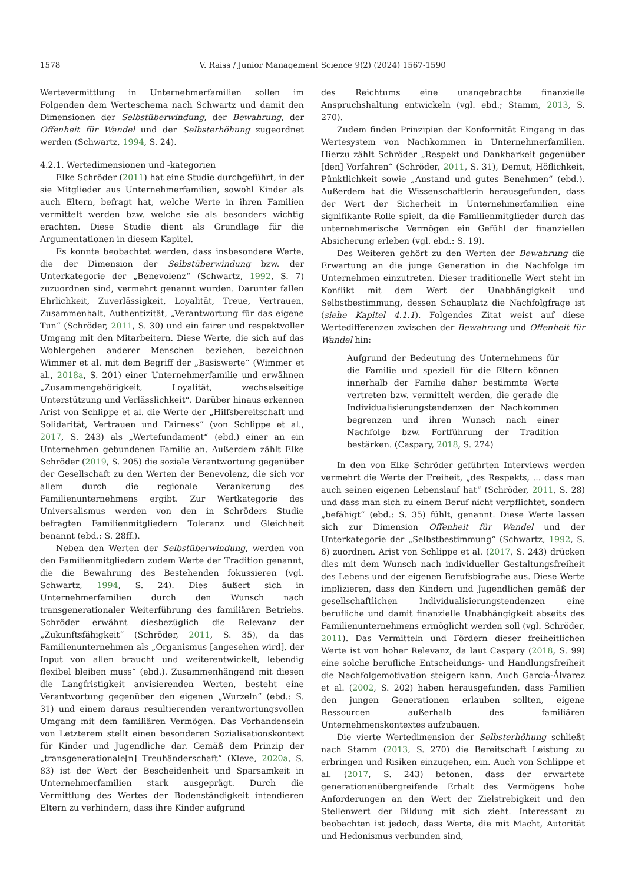1578 V. Raiss / Junior Management Science 9(2) (2024) 1567-1590
Wertevermittlung in Unternehmerfamilien sollen im Folgenden dem Werteschema nach Schwartz und damit den Dimensionen der Selbstüberwindung, der Bewahrung, der Offenheit für Wandel und der Selbsterhöhung zugeordnet werden (Schwartz, 1994, S. 24).
4.2.1. Wertedimensionen und -kategorien
Elke Schröder (2011) hat eine Studie durchgeführt, in der sie Mitglieder aus Unternehmerfamilien, sowohl Kinder als auch Eltern, befragt hat, welche Werte in ihren Familien vermittelt werden bzw. welche sie als besonders wichtig erachten. Diese Studie dient als Grundlage für die Argumentationen in diesem Kapitel.
Es konnte beobachtet werden, dass insbesondere Werte, die der Dimension der Selbstüberwindung bzw. der Unterkategorie der „Benevolenz“ (Schwartz, 1992, S. 7) zuzuordnen sind, vermehrt genannt wurden. Darunter fallen Ehrlichkeit, Zuverlässigkeit, Loyalität, Treue, Vertrauen, Zusammenhalt, Authentizität, „Verantwortung für das eigene Tun“ (Schröder, 2011, S. 30) und ein fairer und respektvoller Umgang mit den Mitarbeitern. Diese Werte, die sich auf das Wohlergehen anderer Menschen beziehen, bezeichnen Wimmer et al. mit dem Begriff der „Basiswerte“ (Wimmer et al., 2018a, S. 201) einer Unternehmerfamilie und erwähnen „Zusammengehörigkeit, Loyalität, wechselseitige Unterstützung und Verlässlichkeit“. Darüber hinaus erkennen Arist von Schlippe et al. die Werte der „Hilfsbereitschaft und Solidarität, Vertrauen und Fairness“ (von Schlippe et al., 2017, S. 243) als „Wertefundament“ (ebd.) einer an ein Unternehmen gebundenen Familie an. Außerdem zählt Elke Schröder (2019, S. 205) die soziale Verantwortung gegenüber der Gesellschaft zu den Werten der Benevolenz, die sich vor allem durch die regionale Verankerung des Familienunternehmens ergibt. Zur Wertkategorie des Universalismus werden von den in Schröders Studie befragten Familienmitgliedern Toleranz und Gleichheit benannt (ebd.: S. 28ff.).
Neben den Werten der Selbstüberwindung, werden von den Familienmitgliedern zudem Werte der Tradition genannt, die die Bewahrung des Bestehenden fokussieren (vgl. Schwartz, 1994, S. 24). Dies äußert sich in Unternehmerfamilien durch den Wunsch nach transgenerationaler Weiterführung des familiären Betriebs. Schröder erwähnt diesbezüglich die Relevanz der „Zukunftsfähigkeit“ (Schröder, 2011, S. 35), da das Familienunternehmen als „Organismus [angesehen wird], der Input von allen braucht und weiterentwickelt, lebendig flexibel bleiben muss“ (ebd.). Zusammenhängend mit diesen die Langfristigkeit anvisierenden Werten, besteht eine Verantwortung gegenüber den eigenen „Wurzeln“ (ebd.: S. 31) und einem daraus resultierenden verantwortungsvollen Umgang mit dem familiären Vermögen. Das Vorhandensein von Letzterem stellt einen besonderen Sozialisationskontext für Kinder und Jugendliche dar. Gemäß dem Prinzip der „transgenerationale[n] Treuhänderschaft“ (Kleve, 2020a, S. 83) ist der Wert der Bescheidenheit und Sparsamkeit in Unternehmerfamilien stark ausgeprägt. Durch die Vermittlung des Wertes der Bodenständigkeit intendieren Eltern zu verhindern, dass ihre Kinder aufgrund
des Reichtums eine unangebrachte finanzielle Anspruchshaltung entwickeln (vgl. ebd.; Stamm, 2013, S. 270).
Zudem finden Prinzipien der Konformität Eingang in das Wertesystem von Nachkommen in Unternehmerfamilien. Hierzu zählt Schröder „Respekt und Dankbarkeit gegenüber [den] Vorfahren“ (Schröder, 2011, S. 31), Demut, Höflichkeit, Pünktlichkeit sowie „Anstand und gutes Benehmen“ (ebd.). Außerdem hat die Wissenschaftlerin herausgefunden, dass der Wert der Sicherheit in Unternehmerfamilien eine signifikante Rolle spielt, da die Familienmitglieder durch das unternehmerische Vermögen ein Gefühl der finanziellen Absicherung erleben (vgl. ebd.: S. 19).
Des Weiteren gehört zu den Werten der Bewahrung die Erwartung an die junge Generation in die Nachfolge im Unternehmen einzutreten. Dieser traditionelle Wert steht im Konflikt mit dem Wert der Unabhängigkeit und Selbstbestimmung, dessen Schauplatz die Nachfolgfrage ist (siehe Kapitel 4.1.1). Folgendes Zitat weist auf diese Wertedifferenzen zwischen der Bewahrung und Offenheit für Wandel hin:
Aufgrund der Bedeutung des Unternehmens für die Familie und speziell für die Eltern können innerhalb der Familie daher bestimmte Werte vertreten bzw. vermittelt werden, die gerade die Individualisierungstendenzen der Nachkommen begrenzen und ihren Wunsch nach einer Nachfolge bzw. Fortführung der Tradition bestärken. (Caspary, 2018, S. 274)
In den von Elke Schröder geführten Interviews werden vermehrt die Werte der Freiheit, „des Respekts, ... dass man auch seinen eigenen Lebenslauf hat“ (Schröder, 2011, S. 28) und dass man sich zu einem Beruf nicht verpflichtet, sondern „befähigt“ (ebd.: S. 35) fühlt, genannt. Diese Werte lassen sich zur Dimension Offenheit für Wandel und der Unterkategorie der „Selbstbestimmung“ (Schwartz, 1992, S. 6) zuordnen. Arist von Schlippe et al. (2017, S. 243) drücken dies mit dem Wunsch nach individueller Gestaltungsfreiheit des Lebens und der eigenen Berufsbiografie aus. Diese Werte implizieren, dass den Kindern und Jugendlichen gemäß der gesellschaftlichen Individualisierungstendenzen eine berufliche und damit finanzielle Unabhängigkeit abseits des Familienunternehmens ermöglicht werden soll (vgl. Schröder, 2011). Das Vermitteln und Fördern dieser freiheitlichen Werte ist von hoher Relevanz, da laut Caspary (2018, S. 99) eine solche berufliche Entscheidungs- und Handlungsfreiheit die Nachfolgemotivation steigern kann. Auch García-Álvarez et al. (2002, S. 202) haben herausgefunden, dass Familien den jungen Generationen erlauben sollten, eigene Ressourcen außerhalb des familiären Unternehmenskontextes aufzubauen.
Die vierte Wertedimension der Selbsterhöhung schließt nach Stamm (2013, S. 270) die Bereitschaft Leistung zu erbringen und Risiken einzugehen, ein. Auch von Schlippe et al. (2017, S. 243) betonen, dass der erwartete generationenübergreifende Erhalt des Vermögens hohe Anforderungen an den Wert der Zielstrebigkeit und den Stellenwert der Bildung mit sich zieht. Interessant zu beobachten ist jedoch, dass Werte, die mit Macht, Autorität und Hedonismus verbunden sind,